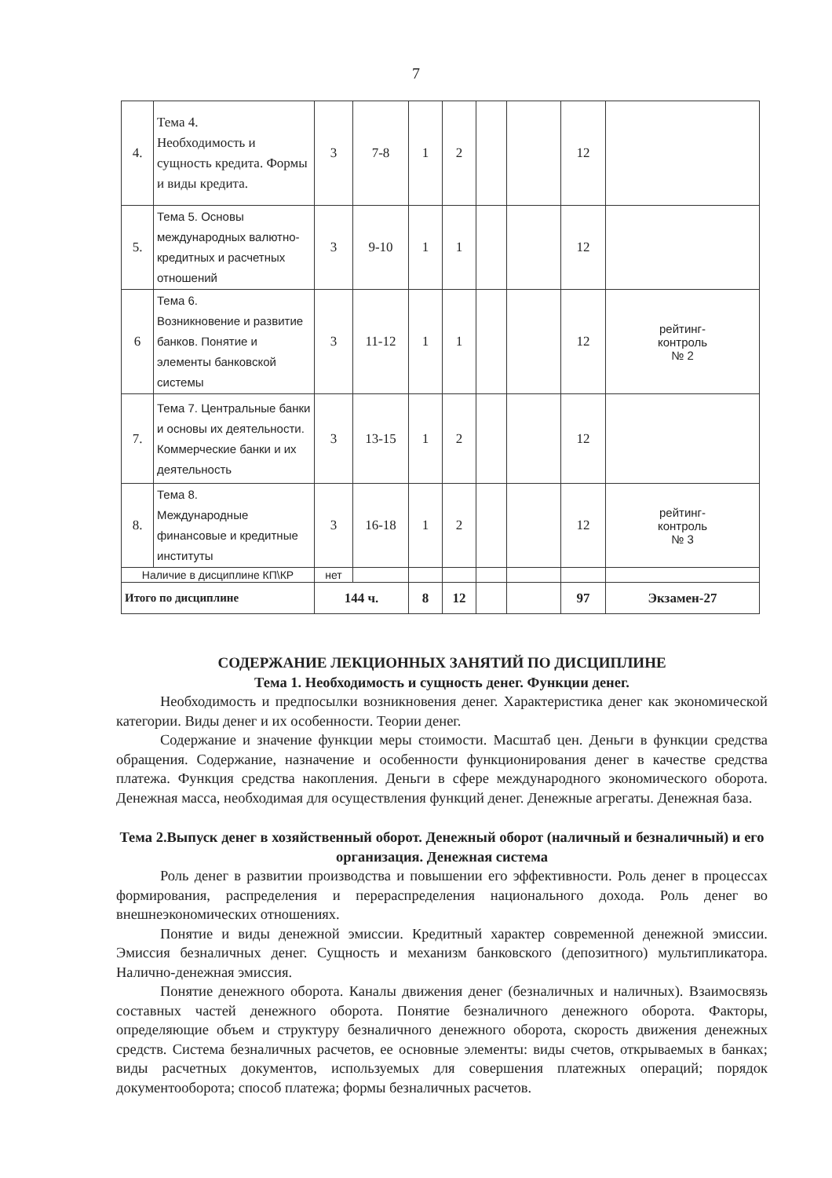7
| 4. | Тема 4. Необходимость и сущность кредита. Формы и виды кредита. | 3 | 7-8 | 1 | 2 | | | 12 | |
| 5. | Тема 5. Основы международных валютно-кредитных и расчетных отношений | 3 | 9-10 | 1 | 1 | | | 12 | |
| 6 | Тема 6. Возникновение и развитие банков. Понятие и элементы банковской системы | 3 | 11-12 | 1 | 1 | | | 12 | рейтинг- контроль № 2 |
| 7. | Тема 7. Центральные банки и основы их деятельности. Коммерческие банки и их деятельность | 3 | 13-15 | 1 | 2 | | | 12 | |
| 8. | Тема 8. Международные финансовые и кредитные институты | 3 | 16-18 | 1 | 2 | | | 12 | рейтинг- контроль № 3 |
| Наличие в дисциплине КП\КР | | нет | | | | | | | |
| Итого по дисциплине | | 144 ч. | | 8 | 12 | | | 97 | Экзамен-27 |
СОДЕРЖАНИЕ ЛЕКЦИОННЫХ ЗАНЯТИЙ ПО ДИСЦИПЛИНЕ
Тема 1. Необходимость и сущность денег. Функции денег.
Необходимость и предпосылки возникновения денег. Характеристика денег как экономической категории. Виды денег и их особенности. Теории денег.
Содержание и значение функции меры стоимости. Масштаб цен. Деньги в функции средства обращения. Содержание, назначение и особенности функционирования денег в качестве средства платежа. Функция средства накопления. Деньги в сфере международного экономического оборота. Денежная масса, необходимая для осуществления функций денег. Денежные агрегаты. Денежная база.
Тема 2.Выпуск денег в хозяйственный оборот. Денежный оборот (наличный и безналичный) и его организация. Денежная система
Роль денег в развитии производства и повышении его эффективности. Роль денег в процессах формирования, распределения и перераспределения национального дохода. Роль денег во внешнеэкономических отношениях.
Понятие и виды денежной эмиссии. Кредитный характер современной денежной эмиссии. Эмиссия безналичных денег. Сущность и механизм банковского (депозитного) мультипликатора. Налично-денежная эмиссия.
Понятие денежного оборота. Каналы движения денег (безналичных и наличных). Взаимосвязь составных частей денежного оборота. Понятие безналичного денежного оборота. Факторы, определяющие объем и структуру безналичного денежного оборота, скорость движения денежных средств. Система безналичных расчетов, ее основные элементы: виды счетов, открываемых в банках; виды расчетных документов, используемых для совершения платежных операций; порядок документооборота; способ платежа; формы безналичных расчетов.